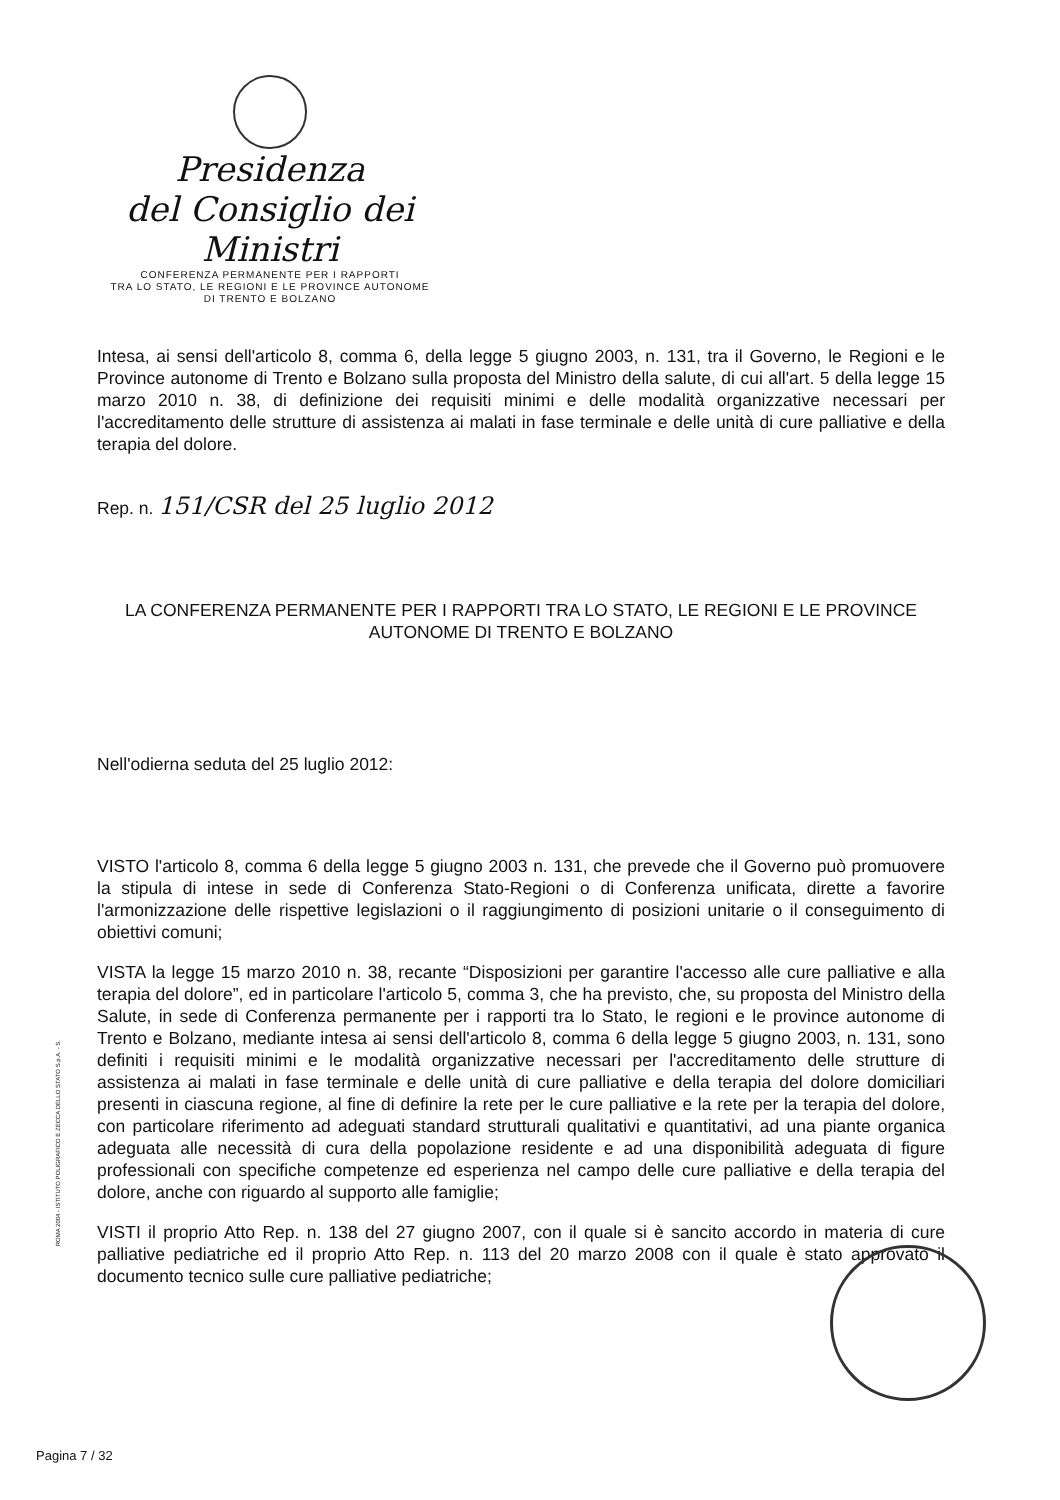Presidenza
del Consiglio dei Ministri
CONFERENZA PERMANENTE PER I RAPPORTI
TRA LO STATO, LE REGIONI E LE PROVINCE AUTONOME
DI TRENTO E BOLZANO
Intesa, ai sensi dell'articolo 8, comma 6, della legge 5 giugno 2003, n. 131, tra il Governo, le Regioni e le Province autonome di Trento e Bolzano sulla proposta del Ministro della salute, di cui all'art. 5 della legge 15 marzo 2010 n. 38, di definizione dei requisiti minimi e delle modalità organizzative necessari per l'accreditamento delle strutture di assistenza ai malati in fase terminale e delle unità di cure palliative e della terapia del dolore.
Rep. n. 151/CSR del 25 luglio 2012
LA CONFERENZA PERMANENTE PER I RAPPORTI TRA LO STATO, LE REGIONI E LE PROVINCE AUTONOME DI TRENTO E BOLZANO
Nell'odierna seduta del 25 luglio 2012:
VISTO l'articolo 8, comma 6 della legge 5 giugno 2003 n. 131, che prevede che il Governo può promuovere la stipula di intese in sede di Conferenza Stato-Regioni o di Conferenza unificata, dirette a favorire l'armonizzazione delle rispettive legislazioni o il raggiungimento di posizioni unitarie o il conseguimento di obiettivi comuni;
VISTA la legge 15 marzo 2010 n. 38, recante “Disposizioni per garantire l'accesso alle cure palliative e alla terapia del dolore”, ed in particolare l'articolo 5, comma 3, che ha previsto, che, su proposta del Ministro della Salute, in sede di Conferenza permanente per i rapporti tra lo Stato, le regioni e le province autonome di Trento e Bolzano, mediante intesa ai sensi dell'articolo 8, comma 6 della legge 5 giugno 2003, n. 131, sono definiti i requisiti minimi e le modalità organizzative necessari per l'accreditamento delle strutture di assistenza ai malati in fase terminale e delle unità di cure palliative e della terapia del dolore domiciliari presenti in ciascuna regione, al fine di definire la rete per le cure palliative e la rete per la terapia del dolore, con particolare riferimento ad adeguati standard strutturali qualitativi e quantitativi, ad una piante organica adeguata alle necessità di cura della popolazione residente e ad una disponibilità adeguata di figure professionali con specifiche competenze ed esperienza nel campo delle cure palliative e della terapia del dolore, anche con riguardo al supporto alle famiglie;
VISTI il proprio Atto Rep. n. 138 del 27 giugno 2007, con il quale si è sancito accordo in materia di cure palliative pediatriche ed il proprio Atto Rep. n. 113 del 20 marzo 2008 con il quale è stato approvato il documento tecnico sulle cure palliative pediatriche;
ROMA 2004 - ISTITUTO POLIGRAFICO E ZECCA DELLO STATO S.p.A. - S.
Pagina 7 / 32